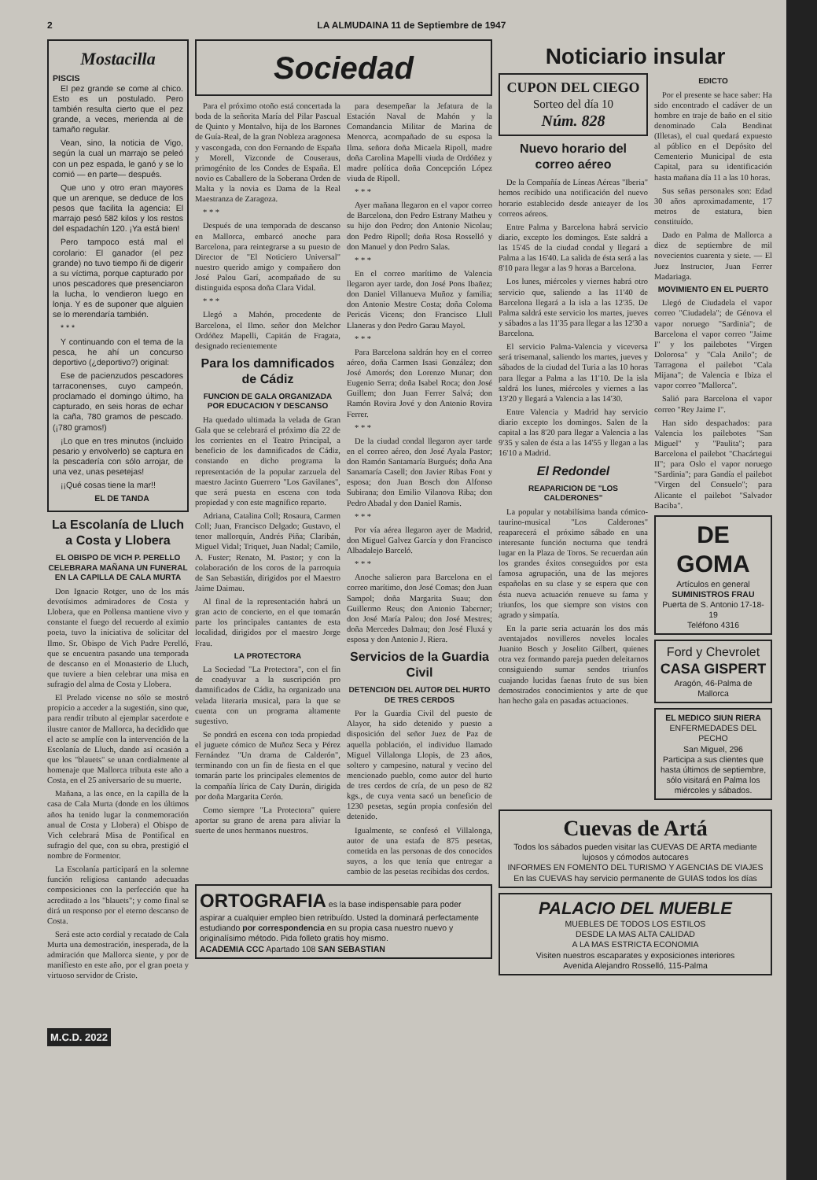2 LA ALMUDAINA 11 de Septiembre de 1947
Mostacilla
PISCIS
El pez grande se come al chico. Esto es un postulado. Pero también resulta cierto que el pez grande, a veces, merienda al de tamaño regular.
Vean, sino, la noticia de Vigo, según la cual un marrajo se peleó con un pez espada, le ganó y se lo comió — en parte— después.
Que uno y otro eran mayores que un arenque, se deduce de los pesos que facilita la agencia: El marrajo pesó 582 kilos y los restos del espadachín 120. ¡Ya está bien!
Pero tampoco está mal el corolario: El ganador (el pez grande) no tuvo tiempo ñi de digerir a su víctima, porque capturado por unos pescadores que presenciaron la lucha, lo vendieron luego en lonja. Y es de suponer que alguien se lo merendaría también.
* * *
Y continuando con el tema de la pesca, he ahí un concurso deportivo (¿deportivo?) original:
Ese de pacienzudos pescadores tarraconenses, cuyo campeón, proclamado el domingo último, ha capturado, en seis horas de echar la caña, 780 gramos de pescado. (¡780 gramos!)
¡Lo que en tres minutos (incluido pesario y envolverlo) se captura en la pescadería con sólo arrojar, de una vez, unas pesetejas!
¡¡Qué cosas tiene la mar!!
EL DE TANDA
La Escolanía de Lluch a Costa y Llobera
EL OBISPO DE VICH P. PERELLO CELEBRARA MAÑANA UN FUNERAL EN LA CAPILLA DE CALA MURTA
Don Ignacio Rotger, uno de los más devotísimos admiradores de Costa y Llobera, que en Pollensa mantiene vivo y constante el fuego del recuerdo al eximio poeta, tuvo la iniciativa de solicitar del Ilmo. Sr. Obispo de Vich Padre Perelló, que se encuentra pasando una temporada de descanso en el Monasterio de Lluch, que tuviere a bien celebrar una misa en sufragio del alma de Costa y Llobera.
El Prelado vicense no sólo se mostró propicio a acceder a la sugestión, sino que, para rendir tributo al ejemplar sacerdote e ilustre cantor de Mallorca, ha decidido que el acto se amplíe con la intervención de la Escolanía de Lluch, dando así ocasión a que los "blauets" se unan cordialmente al homenaje que Mallorca tributa este año a Costa, en el 25 aniversario de su muerte.
Mañana, a las once, en la capilla de la casa de Cala Murta (donde en los últimos años ha tenido lugar la conmemoración anual de Costa y Llobera) el Obispo de Vich celebrará Misa de Pontifical en sufragio del que, con su obra, prestigió el nombre de Formentor.
La Escolanía participará en la solemne función religiosa cantando adecuadas composiciones con la perfección que ha acreditado a los "blauets"; y como final se dirá un responso por el eterno descanso de Costa.
Será este acto cordial y recatado de Cala Murta una demostración, inesperada, de la admiración que Mallorca siente, y por de manifiesto en este año, por el gran poeta y virtuoso servidor de Cristo.
Sociedad
Para el próximo otoño está concertada la boda de la señorita María del Pilar Pascual de Quinto y Montalvo, hija de los Barones de Guía-Real, de la gran Nobleza aragonesa y vascongada, con don Fernando de España y Morell, Vizconde de Couseraus, primogénito de los Condes de España. El novio es Caballero de la Soberana Orden de Malta y la novia es Dama de la Real Maestranza de Zaragoza.
* * *
Después de una temporada de descanso en Mallorca, embarcó anoche para Barcelona, para reintegrarse a su puesto de Director de "El Noticiero Universal" nuestro querido amigo y compañero don José Palou Garí, acompañado de su distinguida esposa doña Clara Vidal.
* * *
Llegó a Mahón, procedente de Barcelona, el Ilmo. señor don Melchor Ordóñez Mapelli, Capitán de Fragata, designado recientemente
Para los damnificados de Cádiz
FUNCION DE GALA ORGANIZADA POR EDUCACION Y DESCANSO
Ha quedado ultimada la velada de Gran Gala que se celebrará el próximo día 22 de los corrientes en el Teatro Principal, a beneficio de los damnificados de Cádiz, constando en dicho programa la representación de la popular zarzuela del maestro Jacinto Guerrero "Los Gavilanes", que será puesta en escena con toda propiedad y con este magnífico reparto.
Adriana, Catalina Coll; Rosaura, Carmen Coll; Juan, Francisco Delgado; Gustavo, el tenor mallorquín, Andrés Piña; Claribán, Miguel Vidal; Triquet, Juan Nadal; Camilo, A. Fuster; Renato, M. Pastor; y con la colaboración de los coros de la parroquia de San Sebastián, dirigidos por el Maestro Jaime Daimau.
Al final de la representación habrá un gran acto de concierto, en el que tomarán parte los principales cantantes de esta localidad, dirigidos por el maestro Jorge Frau.
LA PROTECTORA
La Sociedad "La Protectora", con el fin de coadyuvar a la suscripción pro damnificados de Cádiz, ha organizado una velada literaria musical, para la que se cuenta con un programa altamente sugestivo.
Se pondrá en escena con toda propiedad el juguete cómico de Muñoz Seca y Pérez Fernández "Un drama de Calderón", terminando con un fin de fiesta en el que tomarán parte los principales elementos de la compañía lírica de Caty Durán, dirigida por doña Margarita Cerón.
Como siempre "La Protectora" quiere aportar su grano de arena para aliviar la suerte de unos hermanos nuestros.
para desempeñar la Jefatura de la Estación Naval de Mahón y la Comandancia Militar de Marina de Menorca, acompañado de su esposa la Ilma. señora doña Micaela Ripoll, madre doña Carolina Mapelli viuda de Ordóñez y madre política doña Concepción López viuda de Ripoll.
* * *
Ayer mañana llegaron en el vapor correo de Barcelona, don Pedro Estrany Matheu y su hijo don Pedro; don Antonio Nicolau; don Pedro Ripoll; doña Rosa Rosselló y don Manuel y don Pedro Salas.
* * *
En el correo marítimo de Valencia llegaron ayer tarde, don José Pons Ibañez; don Daniel Villanueva Muñoz y familia; don Antonio Mestre Costa; doña Coloma Pericás Vicens; don Francisco Llull Llaneras y don Pedro Garau Mayol.
* * *
Para Barcelona saldrán hoy en el correo aéreo, doña Carmen Isasi González; don José Amorós; don Lorenzo Munar; don Eugenio Serra; doña Isabel Roca; don José Guillem; don Juan Ferrer Salvá; don Ramón Rovira Jové y don Antonio Rovira Ferrer.
* * *
De la ciudad condal llegaron ayer tarde en el correo aéreo, don José Ayala Pastor; don Ramón Santamaría Burgués; doña Ana Sanamaría Casell; don Javier Ribas Font y esposa; don Juan Bosch don Alfonso Subirana; don Emilio Vilanova Riba; don Pedro Abadal y don Daniel Ramis.
* * *
Por vía aérea llegaron ayer de Madrid, don Miguel Galvez García y don Francisco Albadalejo Barceló.
* * *
Anoche salieron para Barcelona en el correo marítimo, don José Comas; don Juan Sampol; doña Margarita Suau; don Guillermo Reus; don Antonio Taberner; don José María Palou; don José Mestres; doña Mercedes Dalmau; don José Fluxá y esposa y don Antonio J. Riera.
Servicios de la Guardia Civil
DETENCION DEL AUTOR DEL HURTO DE TRES CERDOS
Por la Guardia Civil del puesto de Alayor, ha sido detenido y puesto a disposición del señor Juez de Paz de aquella población, el individuo llamado Miguel Villalonga Llopis, de 23 años, soltero y campesino, natural y vecino del mencionado pueblo, como autor del hurto de tres cerdos de cría, de un peso de 82 kgs., de cuya venta sacó un beneficio de 1230 pesetas, según propia confesión del detenido.
Igualmente, se confesó el Villalonga, autor de una estafa de 875 pesetas, cometida en las personas de dos conocidos suyos, a los que tenía que entregar a cambio de las pesetas recibidas dos cerdos.
ORTOGRAFIA es la base indispensable para poder aspirar a cualquier empleo bien retribuído. Usted la dominará perfectamente estudiando por correspondencia en su propia casa nuestro nuevo y originalísimo método. Pida folleto gratis hoy mismo.
ACADEMIA CCC Apartado 108 SAN SEBASTIAN
Noticiario insular
CUPON DEL CIEGO
Sorteo del día 10
Núm. 828
Nuevo horario del correo aéreo
De la Compañía de Líneas Aéreas "Iberia" hemos recibido una notificación del nuevo horario establecido desde anteayer de los correos aéreos.
Entre Palma y Barcelona habrá servicio diario, excepto los domingos. Este saldrá a las 15'45 de la ciudad condal y llegará a Palma a las 16'40. La salida de ésta será a las 8'10 para llegar a las 9 horas a Barcelona.
Los lunes, miércoles y viernes habrá otro servicio que, saliendo a las 11'40 de Barcelona llegará a la isla a las 12'35. De Palma saldrá este servicio los martes, jueves y sábados a las 11'35 para llegar a las 12'30 a Barcelona.
El servicio Palma-Valencia y viceversa será trisemanal, saliendo los martes, jueves y sábados de la ciudad del Turia a las 10 horas para llegar a Palma a las 11'10. De la isla saldrá los lunes, miércoles y viernes a las 13'20 y llegará a Valencia a las 14'30.
Entre Valencia y Madrid hay servicio diario excepto los domingos. Salen de la capital a las 8'20 para llegar a Valencia a las 9'35 y salen de ésta a las 14'55 y llegan a las 16'10 a Madrid.
El Redondel
REAPARICION DE "LOS CALDERONES"
La popular y notabilísima banda cómico-taurino-musical "Los Calderones" reaparecerá el próximo sábado en una interesante función nocturna que tendrá lugar en la Plaza de Toros. Se recuerdan aún los grandes éxitos conseguidos por esta famosa agrupación, una de las mejores españolas en su clase y se espera que con ésta nueva actuación renueve su fama y triunfos, los que siempre son vistos con agrado y simpatía.
En la parte seria actuarán los dos más aventajados novilleros noveles locales Juanito Bosch y Joselito Gilbert, quienes otra vez formando pareja pueden deleitarnos consiguiendo sumar sendos triunfos cuajando lucidas faenas fruto de sus bien demostrados conocimientos y arte de que han hecho gala en pasadas actuaciones.
EDICTO
Por el presente se hace saber: Ha sido encontrado el cadáver de un hombre en traje de baño en el sitio denominado Cala Bendinat (Illetas), el cual quedará expuesto al público en el Depósito del Cementerio Municipal de esta Capital, para su identificación hasta mañana día 11 a las 10 horas.
Sus señas personales son: Edad 30 años aproximadamente, 1'7 metros de estatura, bien constituído.
Dado en Palma de Mallorca a diez de septiembre de mil novecientos cuarenta y siete. — El Juez Instructor, Juan Ferrer Madariaga.
MOVIMIENTO EN EL PUERTO
Llegó de Ciudadela el vapor correo "Ciudadela"; de Génova el vapor noruego "Sardinia"; de Barcelona el vapor correo "Jaime I" y los pailebotes "Virgen Dolorosa" y "Cala Anilo"; de Tarragona el pailebot "Cala Mijana"; de Valencia e Ibiza el vapor correo "Mallorca".
Salió para Barcelona el vapor correo "Rey Jaime I".
Han sido despachados: para Valencia los pailebotes "San Miguel" y "Paulita"; para Barcelona el pailebot "Chacártegui II"; para Oslo el vapor noruego "Sardinia"; para Gandía el pailebot "Virgen del Consuelo"; para Alicante el pailebot "Salvador Baciba".
DE GOMA
Artículos en general
SUMINISTROS FRAU
Puerta de S. Antonio 17-18-19
Teléfono 4316
Ford y Chevrolet
CASA GISPERT
Aragón, 46-Palma de Mallorca
EL MEDICO SIUN RIERA
ENFERMEDADES DEL PECHO
San Miguel, 296
Participa a sus clientes que hasta últimos de septiembre, sólo visitará en Palma los miércoles y sábados.
Cuevas de Artá
Todos los sábados pueden visitar las CUEVAS DE ARTA mediante lujosos y cómodos autocares
INFORMES EN FOMENTO DEL TURISMO Y AGENCIAS DE VIAJES
En las CUEVAS hay servicio permanente de GUIAS todos los días
PALACIO DEL MUEBLE
MUEBLES DE TODOS LOS ESTILOS
DESDE LA MAS ALTA CALIDAD
A LA MAS ESTRICTA ECONOMIA
Visiten nuestros escaparates y exposiciones interiores
Avenida Alejandro Rosselló, 115-Palma
M.C.D. 2022